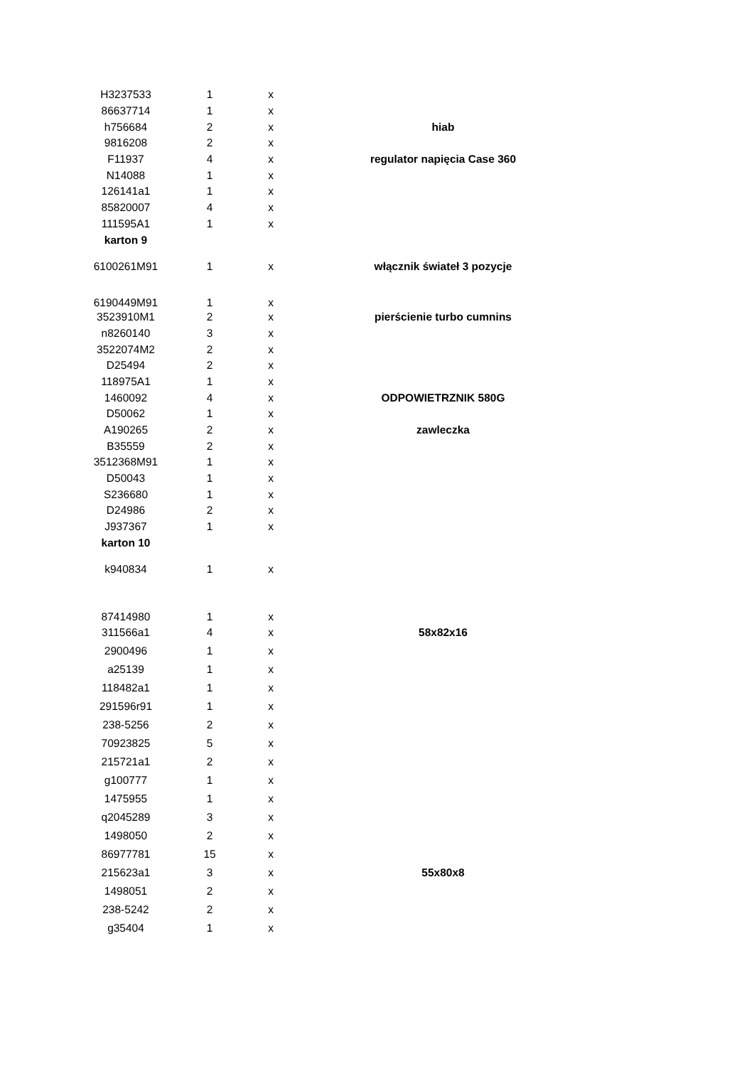| H3237533 | 1 | x | |
| 86637714 | 1 | x | |
| h756684 | 2 | x | hiab |
| 9816208 | 2 | x | |
| F11937 | 4 | x | regulator napięcia Case 360 |
| N14088 | 1 | x | |
| 126141a1 | 1 | x | |
| 85820007 | 4 | x | |
| 111595A1 | 1 | x | |
| karton 9 | | | |
| 6100261M91 | 1 | x | włącznik świateł 3 pozycje |
| 6190449M91 | 1 | x | |
| 3523910M1 | 2 | x | pierścienie turbo cumnins |
| n8260140 | 3 | x | |
| 3522074M2 | 2 | x | |
| D25494 | 2 | x | |
| 118975A1 | 1 | x | |
| 1460092 | 4 | x | ODPOWIETRZNIK 580G |
| D50062 | 1 | x | |
| A190265 | 2 | x | zawleczka |
| B35559 | 2 | x | |
| 3512368M91 | 1 | x | |
| D50043 | 1 | x | |
| S236680 | 1 | x | |
| D24986 | 2 | x | |
| J937367 | 1 | x | |
| karton 10 | | | |
| k940834 | 1 | x | |
| 87414980 | 1 | x | |
| 311566a1 | 4 | x | 58x82x16 |
| 2900496 | 1 | x | |
| a25139 | 1 | x | |
| 118482a1 | 1 | x | |
| 291596r91 | 1 | x | |
| 238-5256 | 2 | x | |
| 70923825 | 5 | x | |
| 215721a1 | 2 | x | |
| g100777 | 1 | x | |
| 1475955 | 1 | x | |
| q2045289 | 3 | x | |
| 1498050 | 2 | x | |
| 86977781 | 15 | x | |
| 215623a1 | 3 | x | 55x80x8 |
| 1498051 | 2 | x | |
| 238-5242 | 2 | x | |
| g35404 | 1 | x | |